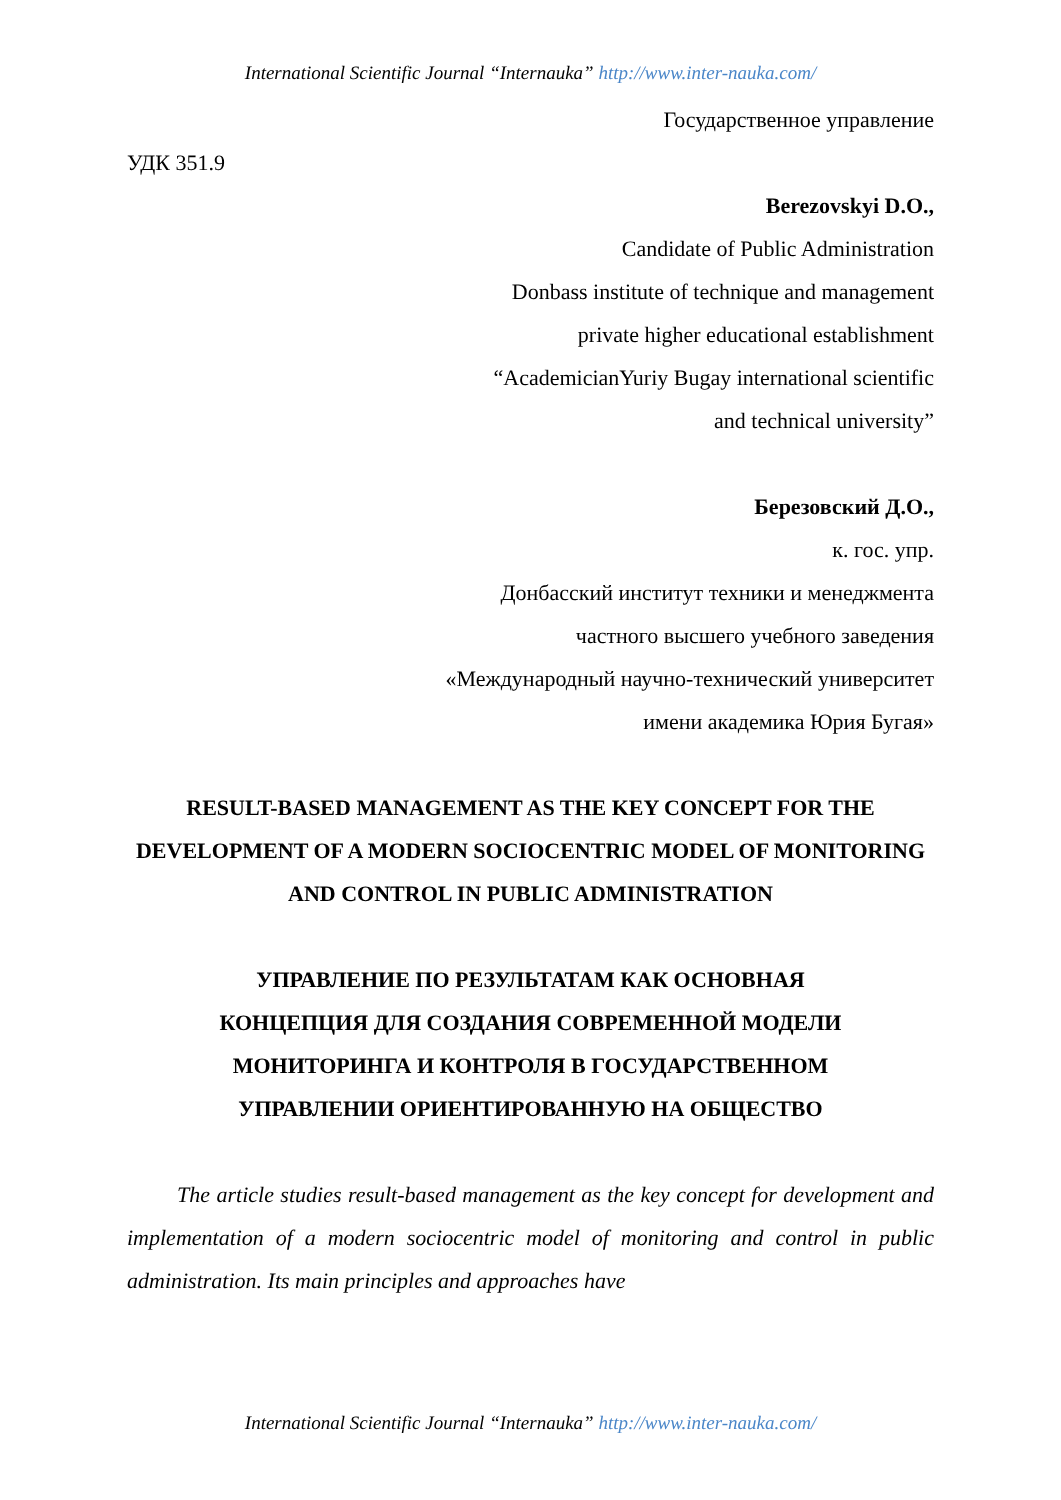International Scientific Journal “Internauka” http://www.inter-nauka.com/
Государственное управление
УДК 351.9
Berezovskyi D.O.,
Candidate of Public Administration
Donbass institute of technique and management
private higher educational establishment
“AcademicianYuriy Bugay international scientific
and technical university”
Березовский Д.О.,
к. гос. упр.
Донбасский институт техники и менеджмента
частного высшего учебного заведения
«Международный научно-технический университет
имени академика Юрия Бугая»
RESULT-BASED MANAGEMENT AS THE KEY CONCEPT FOR THE DEVELOPMENT OF A MODERN SOCIOCENTRIC MODEL OF MONITORING AND CONTROL IN PUBLIC ADMINISTRATION
УПРАВЛЕНИЕ ПО РЕЗУЛЬТАТАМ КАК ОСНОВНАЯ
КОНЦЕПЦИЯ ДЛЯ СОЗДАНИЯ СОВРЕМЕННОЙ МОДЕЛИ
МОНИТОРИНГА И КОНТРОЛЯ В ГОСУДАРСТВЕННОМ
УПРАВЛЕНИИ ОРИЕНТИРОВАННУЮ НА ОБЩЕСТВО
The article studies result-based management as the key concept for development and implementation of a modern sociocentric model of monitoring and control in public administration. Its main principles and approaches have
International Scientific Journal “Internauka” http://www.inter-nauka.com/